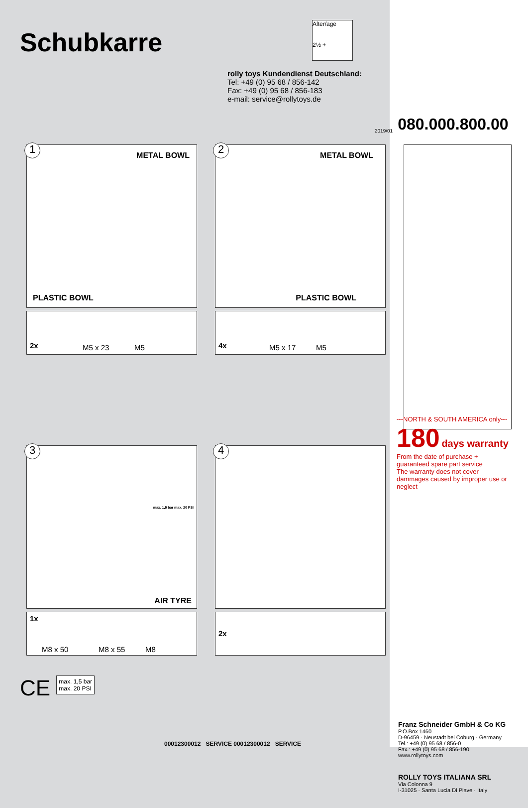Schubkarre
Alter/age
2½ +
rolly toys Kundendienst Deutschland:
Tel: +49 (0) 95 68 / 856-142
Fax: +49 (0) 95 68 / 856-183
e-mail: service@rollytoys.de
2019/01 080.000.800.00
1
METAL BOWL
PLASTIC BOWL
2x M5 x 23 M5
2
METAL BOWL
PLASTIC BOWL
4x M5 x 17 M5
3
AIR TYRE
max. 1,5 bar max. 20 PSI
1x
M8 x 50 M8 x 55 M8
4
2x
---NORTH & SOUTH AMERICA only---
180 days warranty
From the date of purchase + guaranteed spare part service
The warranty does not cover dammages caused by improper use or neglect
CE max. 1,5 bar
max. 20 PSI
00012300012 SERVICE 00012300012 SERVICE
Franz Schneider GmbH & Co KG
P.O.Box 1460
D-96459 · Neustadt bei Coburg · Germany
Tel.: +49 (0) 95 68 / 856-0
Fax.: +49 (0) 95 68 / 856-190
www.rollytoys.com
ROLLY TOYS ITALIANA SRL
Via Colonna 9
I-31025 · Santa Lucia Di Piave · Italy